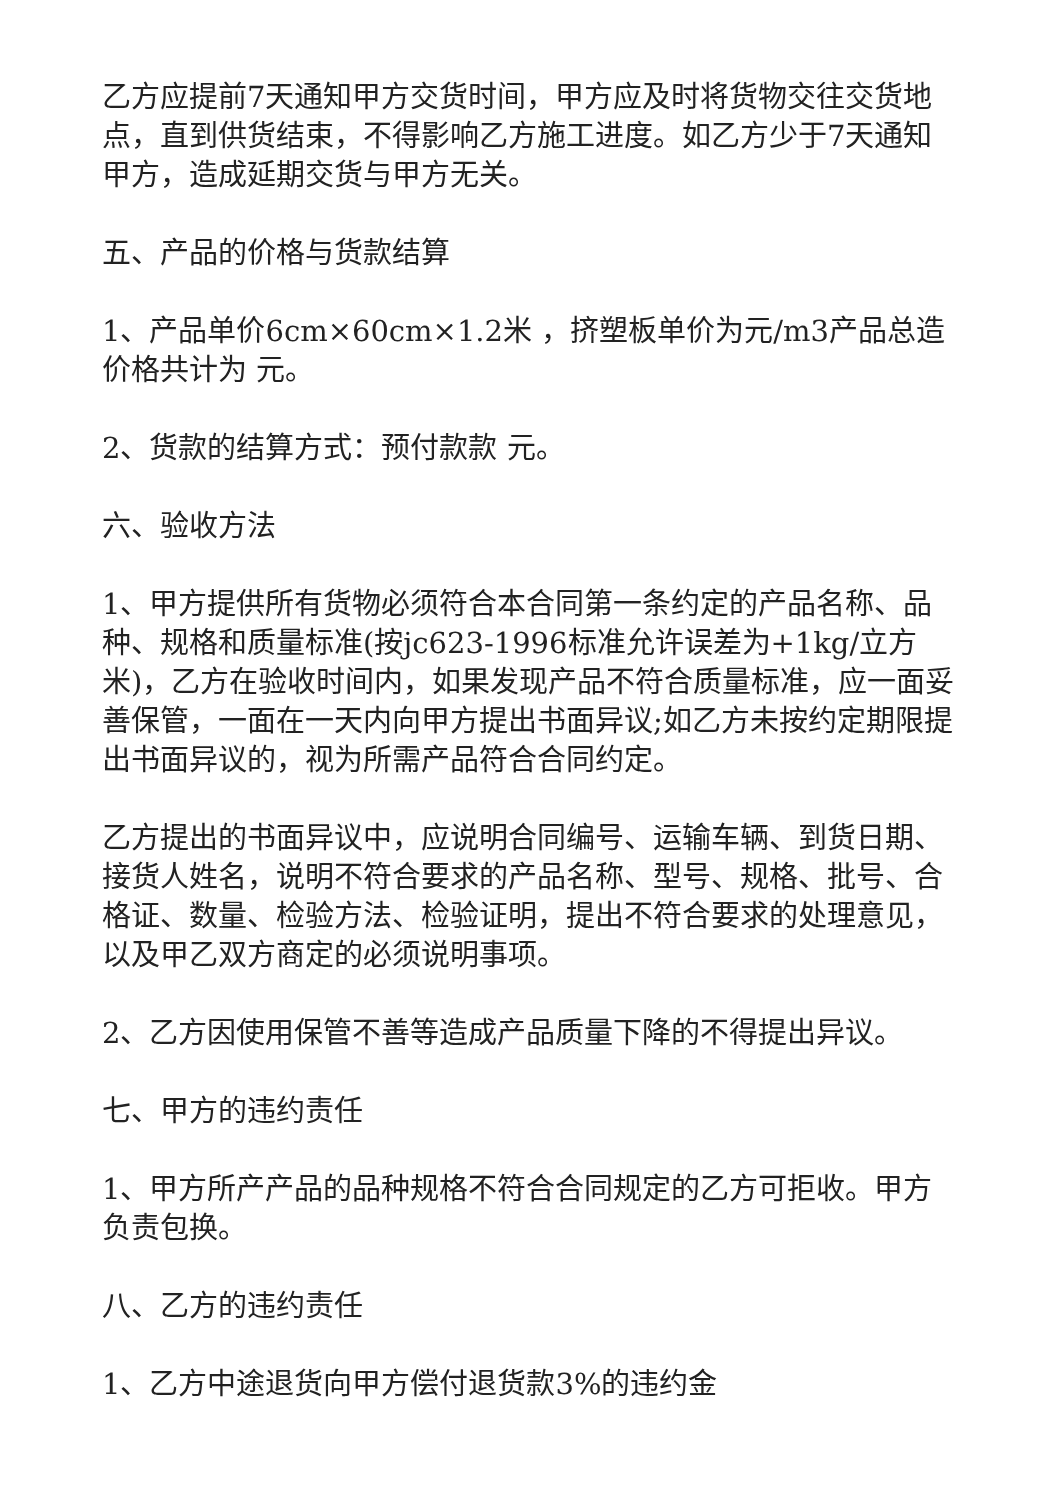乙方应提前7天通知甲方交货时间，甲方应及时将货物交往交货地点，直到供货结束，不得影响乙方施工进度。如乙方少于7天通知甲方，造成延期交货与甲方无关。
五、产品的价格与货款结算
1、产品单价6cm×60cm×1.2米 ，挤塑板单价为元/m3产品总造价格共计为 元。
2、货款的结算方式：预付款款 元。
六、验收方法
1、甲方提供所有货物必须符合本合同第一条约定的产品名称、品种、规格和质量标准(按jc623-1996标准允许误差为+1kg/立方米)，乙方在验收时间内，如果发现产品不符合质量标准，应一面妥善保管，一面在一天内向甲方提出书面异议;如乙方未按约定期限提出书面异议的，视为所需产品符合合同约定。
乙方提出的书面异议中，应说明合同编号、运输车辆、到货日期、接货人姓名，说明不符合要求的产品名称、型号、规格、批号、合格证、数量、检验方法、检验证明，提出不符合要求的处理意见，以及甲乙双方商定的必须说明事项。
2、乙方因使用保管不善等造成产品质量下降的不得提出异议。
七、甲方的违约责任
1、甲方所产产品的品种规格不符合合同规定的乙方可拒收。甲方负责包换。
八、乙方的违约责任
1、乙方中途退货向甲方偿付退货款3%的违约金